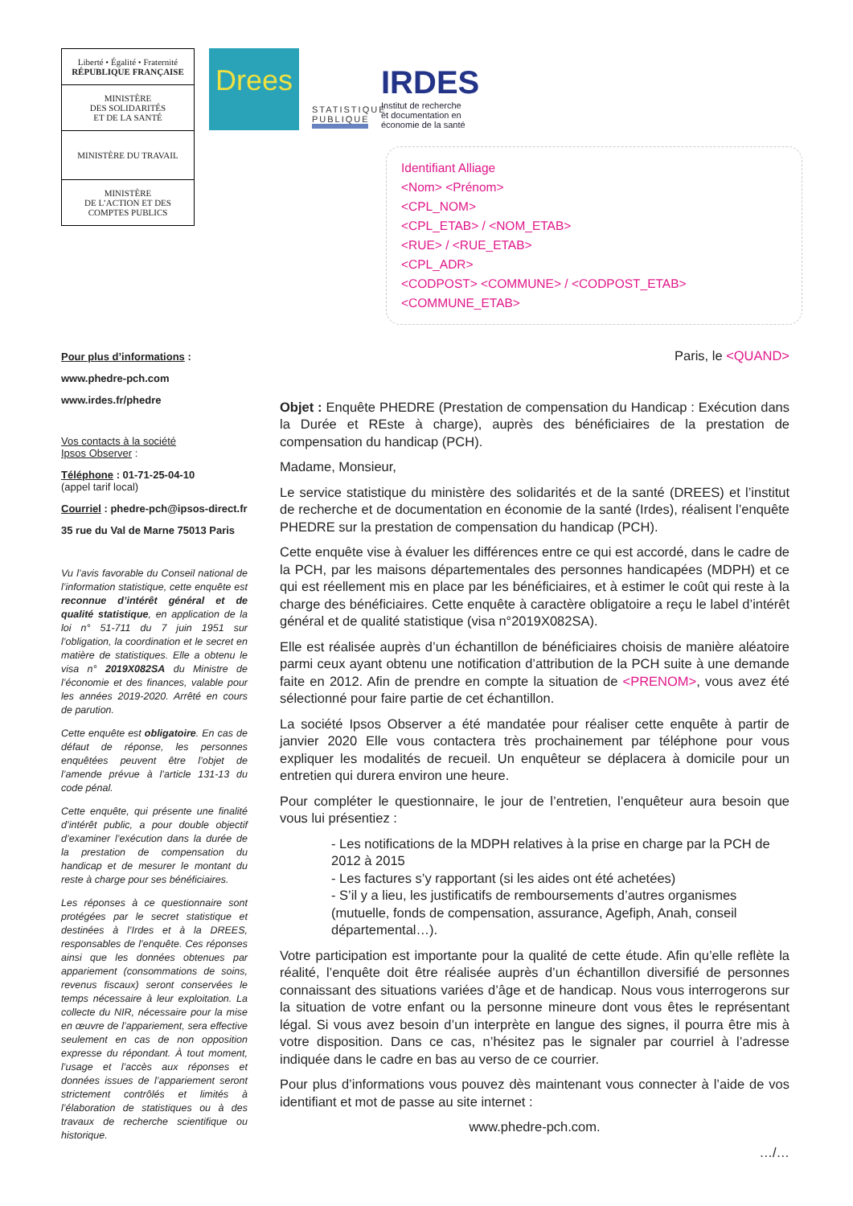Liberté • Égalité • Fraternité
RÉPUBLIQUE FRANÇAISE
MINISTÈRE
DES SOLIDARITÉS
ET DE LA SANTÉ
MINISTÈRE DU TRAVAIL
MINISTÈRE
DE L’ACTION ET DES
COMPTES PUBLICS
Drees
STATISTIQUE PUBLIQUE
IRDES
Institut de recherche
et documentation en
économie de la santé
Identifiant Alliage
<Nom> <Prénom>
<CPL_NOM>
<CPL_ETAB> / <NOM_ETAB>
<RUE> / <RUE_ETAB>
<CPL_ADR>
<CODPOST> <COMMUNE> / <CODPOST_ETAB>
<COMMUNE_ETAB>
Pour plus d’informations :
www.phedre-pch.com
www.irdes.fr/phedre
Vos contacts à la société
Ipsos Observer :
Téléphone : 01-71-25-04-10
(appel tarif local)
Courriel : phedre-pch@ipsos-direct.fr
35 rue du Val de Marne 75013 Paris
Vu l’avis favorable du Conseil national de l’information statistique, cette enquête est reconnue d’intérêt général et de qualité statistique, en application de la loi n° 51-711 du 7 juin 1951 sur l’obligation, la coordination et le secret en matière de statistiques. Elle a obtenu le visa n° 2019X082SA du Ministre de l’économie et des finances, valable pour les années 2019-2020. Arrêté en cours de parution.
Cette enquête est obligatoire. En cas de défaut de réponse, les personnes enquêtées peuvent être l’objet de l’amende prévue à l’article 131-13 du code pénal.
Cette enquête, qui présente une finalité d’intérêt public, a pour double objectif d’examiner l’exécution dans la durée de la prestation de compensation du handicap et de mesurer le montant du reste à charge pour ses bénéficiaires.
Les réponses à ce questionnaire sont protégées par le secret statistique et destinées à l’Irdes et à la DREES, responsables de l’enquête. Ces réponses ainsi que les données obtenues par appariement (consommations de soins, revenus fiscaux) seront conservées le temps nécessaire à leur exploitation. La collecte du NIR, nécessaire pour la mise en œuvre de l’appariement, sera effective seulement en cas de non opposition expresse du répondant. À tout moment, l’usage et l’accès aux réponses et données issues de l’appariement seront strictement contrôlés et limités à l’élaboration de statistiques ou à des travaux de recherche scientifique ou historique.
Paris, le <QUAND>
Objet : Enquête PHEDRE (Prestation de compensation du Handicap : Exécution dans la Durée et REste à charge), auprès des bénéficiaires de la prestation de compensation du handicap (PCH).
Madame, Monsieur,
Le service statistique du ministère des solidarités et de la santé (DREES) et l’institut de recherche et de documentation en économie de la santé (Irdes), réalisent l’enquête PHEDRE sur la prestation de compensation du handicap (PCH).
Cette enquête vise à évaluer les différences entre ce qui est accordé, dans le cadre de la PCH, par les maisons départementales des personnes handicapées (MDPH) et ce qui est réellement mis en place par les bénéficiaires, et à estimer le coût qui reste à la charge des bénéficiaires. Cette enquête à caractère obligatoire a reçu le label d’intérêt général et de qualité statistique (visa n°2019X082SA).
Elle est réalisée auprès d’un échantillon de bénéficiaires choisis de manière aléatoire parmi ceux ayant obtenu une notification d’attribution de la PCH suite à une demande faite en 2012. Afin de prendre en compte la situation de <PRENOM>, vous avez été sélectionné pour faire partie de cet échantillon.
La société Ipsos Observer a été mandatée pour réaliser cette enquête à partir de janvier 2020 Elle vous contactera très prochainement par téléphone pour vous expliquer les modalités de recueil. Un enquêteur se déplacera à domicile pour un entretien qui durera environ une heure.
Pour compléter le questionnaire, le jour de l’entretien, l’enquêteur aura besoin que vous lui présentiez :
- Les notifications de la MDPH relatives à la prise en charge par la PCH de 2012 à 2015
- Les factures s’y rapportant (si les aides ont été achetées)
- S’il y a lieu, les justificatifs de remboursements d’autres organismes (mutuelle, fonds de compensation, assurance, Agefiph, Anah, conseil départemental…).
Votre participation est importante pour la qualité de cette étude. Afin qu’elle reflète la réalité, l’enquête doit être réalisée auprès d’un échantillon diversifié de personnes connaissant des situations variées d’âge et de handicap. Nous vous interrogerons sur la situation de votre enfant ou la personne mineure dont vous êtes le représentant légal. Si vous avez besoin d’un interprète en langue des signes, il pourra être mis à votre disposition. Dans ce cas, n’hésitez pas le signaler par courriel à l’adresse indiquée dans le cadre en bas au verso de ce courrier.
Pour plus d’informations vous pouvez dès maintenant vous connecter à l’aide de vos identifiant et mot de passe au site internet :
www.phedre-pch.com.
…/…